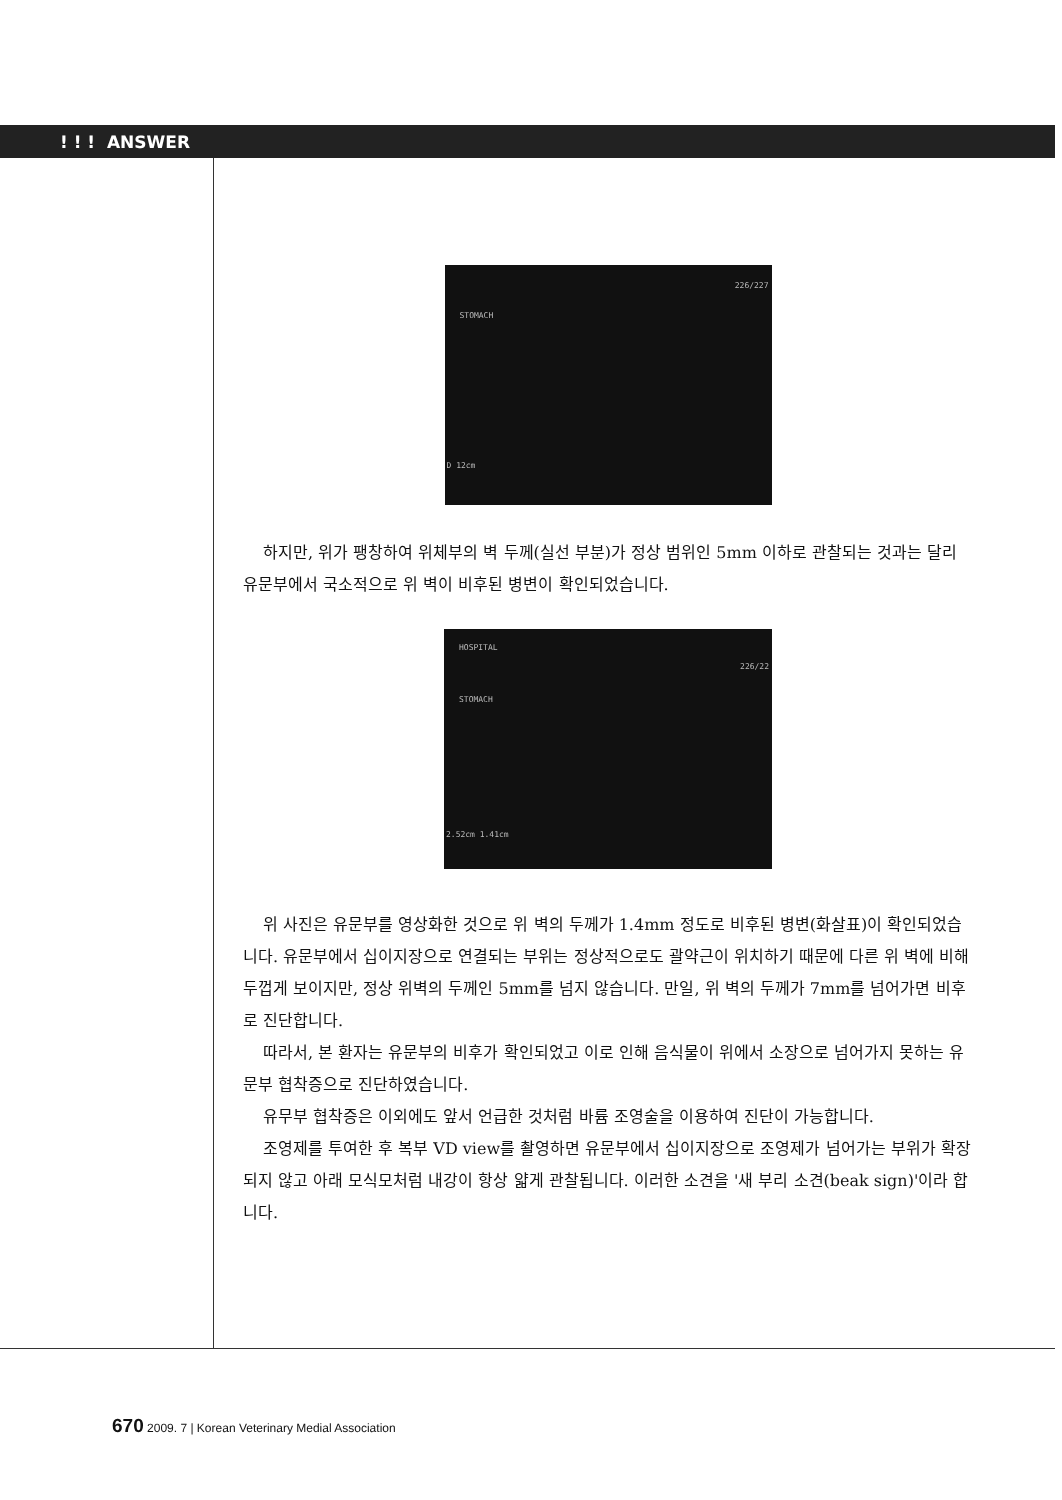! ! ! ANSWER
STOMACH
226/227
D 12cm
하지만, 위가 팽창하여 위체부의 벽 두께(실선 부분)가 정상 범위인 5mm 이하로 관찰되는 것과는 달리 유문부에서 국소적으로 위 벽이 비후된 병변이 확인되었습니다.
HOSPITAL
STOMACH
226/22
2.52cm 1.41cm
위 사진은 유문부를 영상화한 것으로 위 벽의 두께가 1.4mm 정도로 비후된 병변(화살표)이 확인되었습니다. 유문부에서 십이지장으로 연결되는 부위는 정상적으로도 괄약근이 위치하기 때문에 다른 위 벽에 비해 두껍게 보이지만, 정상 위벽의 두께인 5mm를 넘지 않습니다. 만일, 위 벽의 두께가 7mm를 넘어가면 비후로 진단합니다.
따라서, 본 환자는 유문부의 비후가 확인되었고 이로 인해 음식물이 위에서 소장으로 넘어가지 못하는 유문부 협착증으로 진단하였습니다.
유무부 협착증은 이외에도 앞서 언급한 것처럼 바륨 조영술을 이용하여 진단이 가능합니다.
조영제를 투여한 후 복부 VD view를 촬영하면 유문부에서 십이지장으로 조영제가 넘어가는 부위가 확장되지 않고 아래 모식모처럼 내강이 항상 얇게 관찰됩니다. 이러한 소견을 '새 부리 소견(beak sign)'이라 합니다.
670 2009. 7 | Korean Veterinary Medial Association